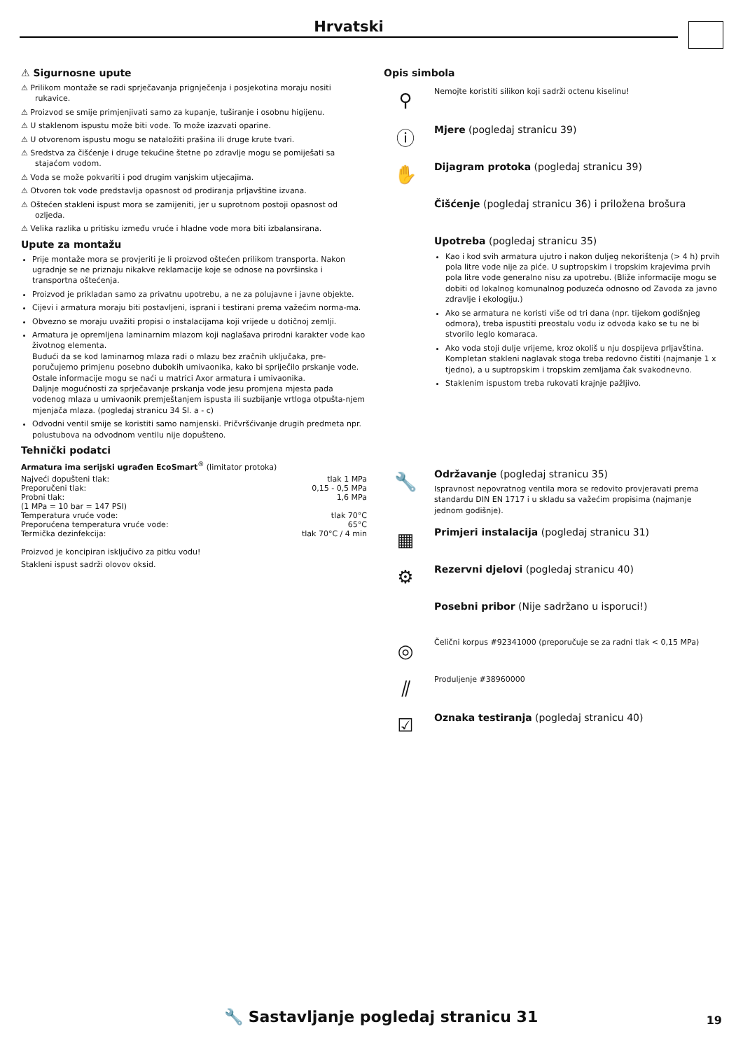Hrvatski
⚠ Sigurnosne upute
⚠ Prilikom montaže se radi sprječavanja prignječenja i posjekotina moraju nositi rukavice.
⚠ Proizvod se smije primjenjivati samo za kupanje, tuširanje i osobnu higijenu.
⚠ U staklenom ispustu može biti vode. To može izazvati oparine.
⚠ U otvorenom ispustu mogu se nataložiti prašina ili druge krute tvari.
⚠ Sredstva za čišćenje i druge tekućine štetne po zdravlje mogu se pomiješati sa stajaćom vodom.
⚠ Voda se može pokvariti i pod drugim vanjskim utjecajima.
⚠ Otvoren tok vode predstavlja opasnost od prodiranja prljavštine izvana.
⚠ Oštećen stakleni ispust mora se zamijeniti, jer u suprotnom postoji opasnost od ozljeda.
⚠ Velika razlika u pritisku između vruće i hladne vode mora biti izbalansirana.
Upute za montažu
Prije montaže mora se provjeriti je li proizvod oštećen prilikom transporta. Nakon ugradnje se ne priznaju nikakve reklamacije koje se odnose na površinska i transportna oštećenja.
Proizvod je prikladan samo za privatnu upotrebu, a ne za polujavne i javne objekte.
Cijevi i armatura moraju biti postavljeni, isprani i testirani prema važećim norma-ma.
Obvezno se moraju uvažiti propisi o instalacijama koji vrijede u dotičnoj zemlji.
Armatura je opremljena laminarnim mlazom koji naglašava prirodni karakter vode kao životnog elementa.
Budući da se kod laminarnog mlaza radi o mlazu bez zračnih uključaka, pre-poručujemo primjenu posebno dubokih umivaonika, kako bi spriječilo prskanje vode.
Ostale informacije mogu se naći u matrici Axor armatura i umivaonika.
Daljnje mogućnosti za sprječavanje prskanja vode jesu promjena mjesta pada vodenog mlaza u umivaonik premještanjem ispusta ili suzbijanje vrtloga otpušta-njem mjenjača mlaza. (pogledaj stranicu 34 Sl. a - c)
Odvodni ventil smije se koristiti samo namjenski. Pričvršćivanje drugih predmeta npr. polustubova na odvodnom ventilu nije dopušteno.
Tehnički podatci
Armatura ima serijski ugrađen EcoSmart<sup>®</sup> (limitator protoka)
| Najveći dopušteni tlak: | tlak 1 MPa |
| Preporučeni tlak: | 0,15 - 0,5 MPa |
| Probni tlak: | 1,6 MPa |
| (1 MPa = 10 bar = 147 PSI) | |
| Temperatura vruće vode: | tlak 70°C |
| Preporućena temperatura vruće vode: | 65°C |
| Termička dezinfekcija: | tlak 70°C / 4 min |
Proizvod je koncipiran isključivo za pitku vodu!
Stakleni ispust sadrži olovov oksid.
Opis simbola
⚲
Nemojte koristiti silikon koji sadrži octenu kiselinu!
ⓘ
Mjere (pogledaj stranicu 39)
✋
Dijagram protoka (pogledaj stranicu 39)
Čišćenje (pogledaj stranicu 36) i priložena brošura
Upotreba (pogledaj stranicu 35)
Kao i kod svih armatura ujutro i nakon duljeg nekorištenja (> 4 h) prvih pola litre vode nije za piće. U suptropskim i tropskim krajevima prvih pola litre vode generalno nisu za upotrebu. (Bliže informacije mogu se dobiti od lokalnog komunalnog poduzeća odnosno od Zavoda za javno zdravlje i ekologiju.)
Ako se armatura ne koristi više od tri dana (npr. tijekom godišnjeg odmora), treba ispustiti preostalu vodu iz odvoda kako se tu ne bi stvorilo leglo komaraca.
Ako voda stoji dulje vrijeme, kroz okoliš u nju dospijeva prljavština. Kompletan stakleni naglavak stoga treba redovno čistiti (najmanje 1 x tjedno), a u suptropskim i tropskim zemljama čak svakodnevno.
Staklenim ispustom treba rukovati krajnje pažljivo.
🔧
Održavanje (pogledaj stranicu 35)
Ispravnost nepovratnog ventila mora se redovito provjeravati prema standardu DIN EN 1717 i u skladu sa važećim propisima (najmanje jednom godišnje).
▦
Primjeri instalacija (pogledaj stranicu 31)
⚙
Rezervni djelovi (pogledaj stranicu 40)
Posebni pribor (Nije sadržano u isporuci!)
◎
Čelični korpus #92341000 (preporučuje se za radni tlak < 0,15 MPa)
⫽
Produljenje #38960000
☑
Oznaka testiranja (pogledaj stranicu 40)
🔧 Sastavljanje pogledaj stranicu 31
19